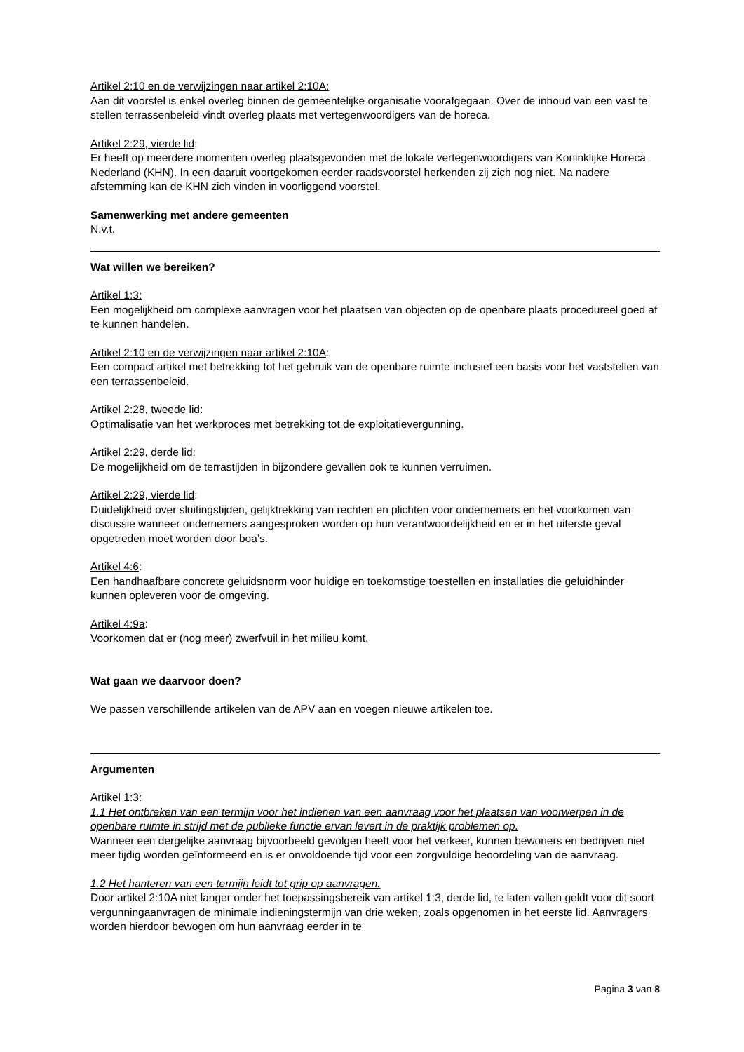Artikel 2:10 en de verwijzingen naar artikel 2:10A:
Aan dit voorstel is enkel overleg binnen de gemeentelijke organisatie voorafgegaan. Over de inhoud van een vast te stellen terrassenbeleid vindt overleg plaats met vertegenwoordigers van de horeca.
Artikel 2:29, vierde lid:
Er heeft op meerdere momenten overleg plaatsgevonden met de lokale vertegenwoordigers van Koninklijke Horeca Nederland (KHN). In een daaruit voortgekomen eerder raadsvoorstel herkenden zij zich nog niet. Na nadere afstemming kan de KHN zich vinden in voorliggend voorstel.
Samenwerking met andere gemeenten
N.v.t.
Wat willen we bereiken?
Artikel 1:3:
Een mogelijkheid om complexe aanvragen voor het plaatsen van objecten op de openbare plaats procedureel goed af te kunnen handelen.
Artikel 2:10 en de verwijzingen naar artikel 2:10A:
Een compact artikel met betrekking tot het gebruik van de openbare ruimte inclusief een basis voor het vaststellen van een terrassenbeleid.
Artikel 2:28, tweede lid:
Optimalisatie van het werkproces met betrekking tot de exploitatievergunning.
Artikel 2:29, derde lid:
De mogelijkheid om de terrastijden in bijzondere gevallen ook te kunnen verruimen.
Artikel 2:29, vierde lid:
Duidelijkheid over sluitingstijden, gelijktrekking van rechten en plichten voor ondernemers en het voorkomen van discussie wanneer ondernemers aangesproken worden op hun verantwoordelijkheid en er in het uiterste geval opgetreden moet worden door boa’s.
Artikel 4:6:
Een handhaafbare concrete geluidsnorm voor huidige en toekomstige toestellen en installaties die geluidhinder kunnen opleveren voor de omgeving.
Artikel 4:9a:
Voorkomen dat er (nog meer) zwerfvuil in het milieu komt.
Wat gaan we daarvoor doen?
We passen verschillende artikelen van de APV aan en voegen nieuwe artikelen toe.
Argumenten
Artikel 1:3:
1.1 Het ontbreken van een termijn voor het indienen van een aanvraag voor het plaatsen van voorwerpen in de openbare ruimte in strijd met de publieke functie ervan levert in de praktijk problemen op.
Wanneer een dergelijke aanvraag bijvoorbeeld gevolgen heeft voor het verkeer, kunnen bewoners en bedrijven niet meer tijdig worden geïnformeerd en is er onvoldoende tijd voor een zorgvuldige beoordeling van de aanvraag.
1.2 Het hanteren van een termijn leidt tot grip op aanvragen.
Door artikel 2:10A niet langer onder het toepassingsbereik van artikel 1:3, derde lid, te laten vallen geldt voor dit soort vergunningaanvragen de minimale indieningstermijn van drie weken, zoals opgenomen in het eerste lid. Aanvragers worden hierdoor bewogen om hun aanvraag eerder in te
Pagina 3 van 8